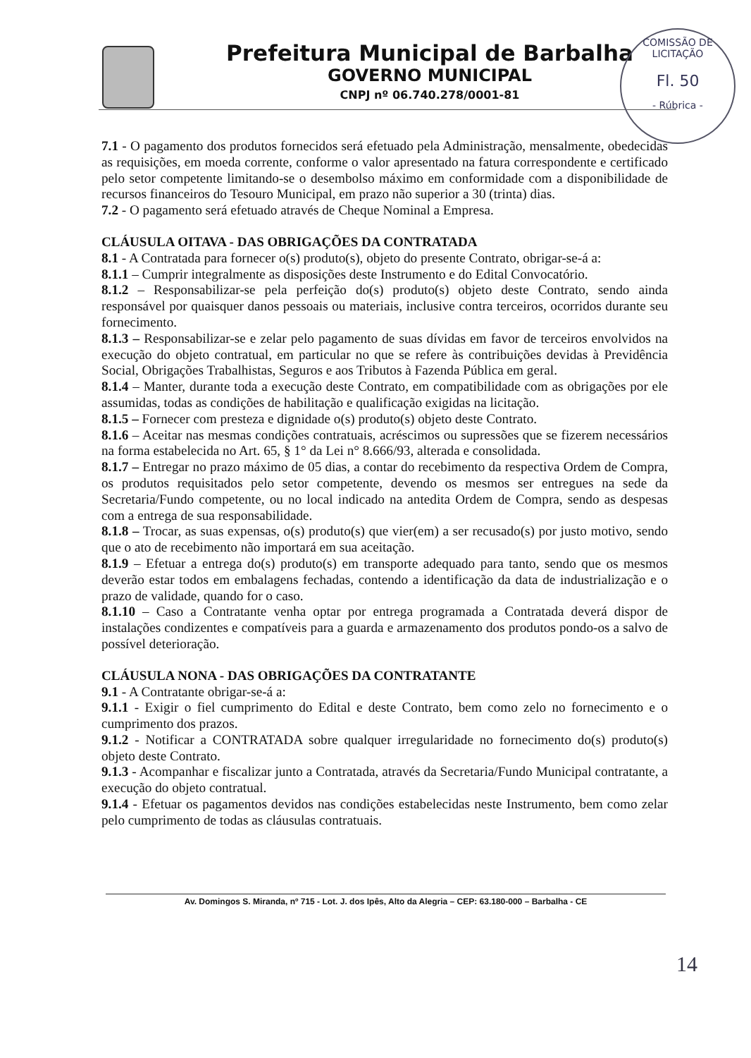Prefeitura Municipal de Barbalha
GOVERNO MUNICIPAL
CNPJ nº 06.740.278/0001-81
COMISSÃO DE LICITAÇÃO
Fl. 50
- Rúbrica -
7.1 - O pagamento dos produtos fornecidos será efetuado pela Administração, mensalmente, obedecidas as requisições, em moeda corrente, conforme o valor apresentado na fatura correspondente e certificado pelo setor competente limitando-se o desembolso máximo em conformidade com a disponibilidade de recursos financeiros do Tesouro Municipal, em prazo não superior a 30 (trinta) dias.
7.2 - O pagamento será efetuado através de Cheque Nominal a Empresa.
CLÁUSULA OITAVA - DAS OBRIGAÇÕES DA CONTRATADA
8.1 - A Contratada para fornecer o(s) produto(s), objeto do presente Contrato, obrigar-se-á a:
8.1.1 – Cumprir integralmente as disposições deste Instrumento e do Edital Convocatório.
8.1.2 – Responsabilizar-se pela perfeição do(s) produto(s) objeto deste Contrato, sendo ainda responsável por quaisquer danos pessoais ou materiais, inclusive contra terceiros, ocorridos durante seu fornecimento.
8.1.3 – Responsabilizar-se e zelar pelo pagamento de suas dívidas em favor de terceiros envolvidos na execução do objeto contratual, em particular no que se refere às contribuições devidas à Previdência Social, Obrigações Trabalhistas, Seguros e aos Tributos à Fazenda Pública em geral.
8.1.4 – Manter, durante toda a execução deste Contrato, em compatibilidade com as obrigações por ele assumidas, todas as condições de habilitação e qualificação exigidas na licitação.
8.1.5 – Fornecer com presteza e dignidade o(s) produto(s) objeto deste Contrato.
8.1.6 – Aceitar nas mesmas condições contratuais, acréscimos ou supressões que se fizerem necessários na forma estabelecida no Art. 65, § 1° da Lei n° 8.666/93, alterada e consolidada.
8.1.7 – Entregar no prazo máximo de 05 dias, a contar do recebimento da respectiva Ordem de Compra, os produtos requisitados pelo setor competente, devendo os mesmos ser entregues na sede da Secretaria/Fundo competente, ou no local indicado na antedita Ordem de Compra, sendo as despesas com a entrega de sua responsabilidade.
8.1.8 – Trocar, as suas expensas, o(s) produto(s) que vier(em) a ser recusado(s) por justo motivo, sendo que o ato de recebimento não importará em sua aceitação.
8.1.9 – Efetuar a entrega do(s) produto(s) em transporte adequado para tanto, sendo que os mesmos deverão estar todos em embalagens fechadas, contendo a identificação da data de industrialização e o prazo de validade, quando for o caso.
8.1.10 – Caso a Contratante venha optar por entrega programada a Contratada deverá dispor de instalações condizentes e compatíveis para a guarda e armazenamento dos produtos pondo-os a salvo de possível deterioração.
CLÁUSULA NONA - DAS OBRIGAÇÕES DA CONTRATANTE
9.1 - A Contratante obrigar-se-á a:
9.1.1 - Exigir o fiel cumprimento do Edital e deste Contrato, bem como zelo no fornecimento e o cumprimento dos prazos.
9.1.2 - Notificar a CONTRATADA sobre qualquer irregularidade no fornecimento do(s) produto(s) objeto deste Contrato.
9.1.3 - Acompanhar e fiscalizar junto a Contratada, através da Secretaria/Fundo Municipal contratante, a execução do objeto contratual.
9.1.4 - Efetuar os pagamentos devidos nas condições estabelecidas neste Instrumento, bem como zelar pelo cumprimento de todas as cláusulas contratuais.
Av. Domingos S. Miranda, nº 715 - Lot. J. dos Ipês, Alto da Alegria – CEP: 63.180-000 – Barbalha - CE
14